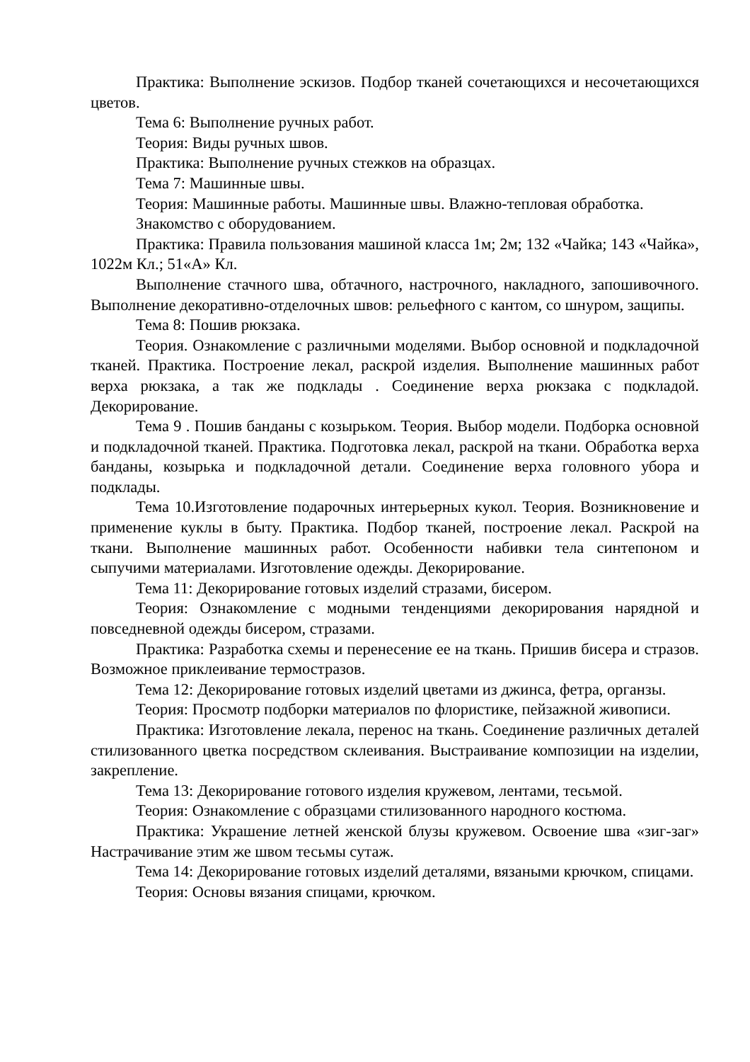Практика: Выполнение эскизов. Подбор тканей сочетающихся и несочетающихся цветов.
Тема 6: Выполнение ручных работ.
Теория: Виды ручных швов.
Практика: Выполнение ручных стежков на образцах.
Тема 7: Машинные швы.
Теория: Машинные работы. Машинные швы. Влажно-тепловая обработка.
Знакомство с оборудованием.
Практика: Правила пользования машиной класса 1м; 2м; 132 «Чайка; 143 «Чайка», 1022м Кл.; 51«А» Кл.
Выполнение стачного шва, обтачного, настрочного, накладного, запошивочного. Выполнение декоративно-отделочных швов: рельефного с кантом, со шнуром, защипы.
Тема 8: Пошив рюкзака.
Теория. Ознакомление с различными моделями. Выбор основной и подкладочной тканей. Практика. Построение лекал, раскрой изделия. Выполнение машинных работ верха рюкзака, а так же подклады . Соединение верха рюкзака с подкладой. Декорирование.
Тема 9 . Пошив банданы с козырьком. Теория. Выбор модели. Подборка основной и подкладочной тканей. Практика. Подготовка лекал, раскрой на ткани. Обработка верха банданы, козырька и подкладочной детали. Соединение верха головного убора и подклады.
Тема 10.Изготовление подарочных интерьерных кукол. Теория. Возникновение и применение куклы в быту. Практика. Подбор тканей, построение лекал. Раскрой на ткани. Выполнение машинных работ. Особенности набивки тела синтепоном и сыпучими материалами. Изготовление одежды. Декорирование.
Тема 11: Декорирование готовых изделий стразами, бисером.
Теория: Ознакомление с модными тенденциями декорирования нарядной и повседневной одежды бисером, стразами.
Практика: Разработка схемы и перенесение ее на ткань. Пришив бисера и стразов. Возможное приклеивание термостразов.
Тема 12: Декорирование готовых изделий цветами из джинса, фетра, органзы.
Теория: Просмотр подборки материалов по флористике, пейзажной живописи.
Практика: Изготовление лекала, перенос на ткань. Соединение различных деталей стилизованного цветка посредством склеивания. Выстраивание композиции на изделии, закрепление.
Тема 13: Декорирование готового изделия кружевом, лентами, тесьмой.
Теория: Ознакомление с образцами стилизованного народного костюма.
Практика: Украшение летней женской блузы кружевом. Освоение шва «зиг-заг» Настрачивание этим же швом тесьмы сутаж.
Тема 14: Декорирование готовых изделий деталями, вязаными крючком, спицами.
Теория: Основы вязания спицами, крючком.